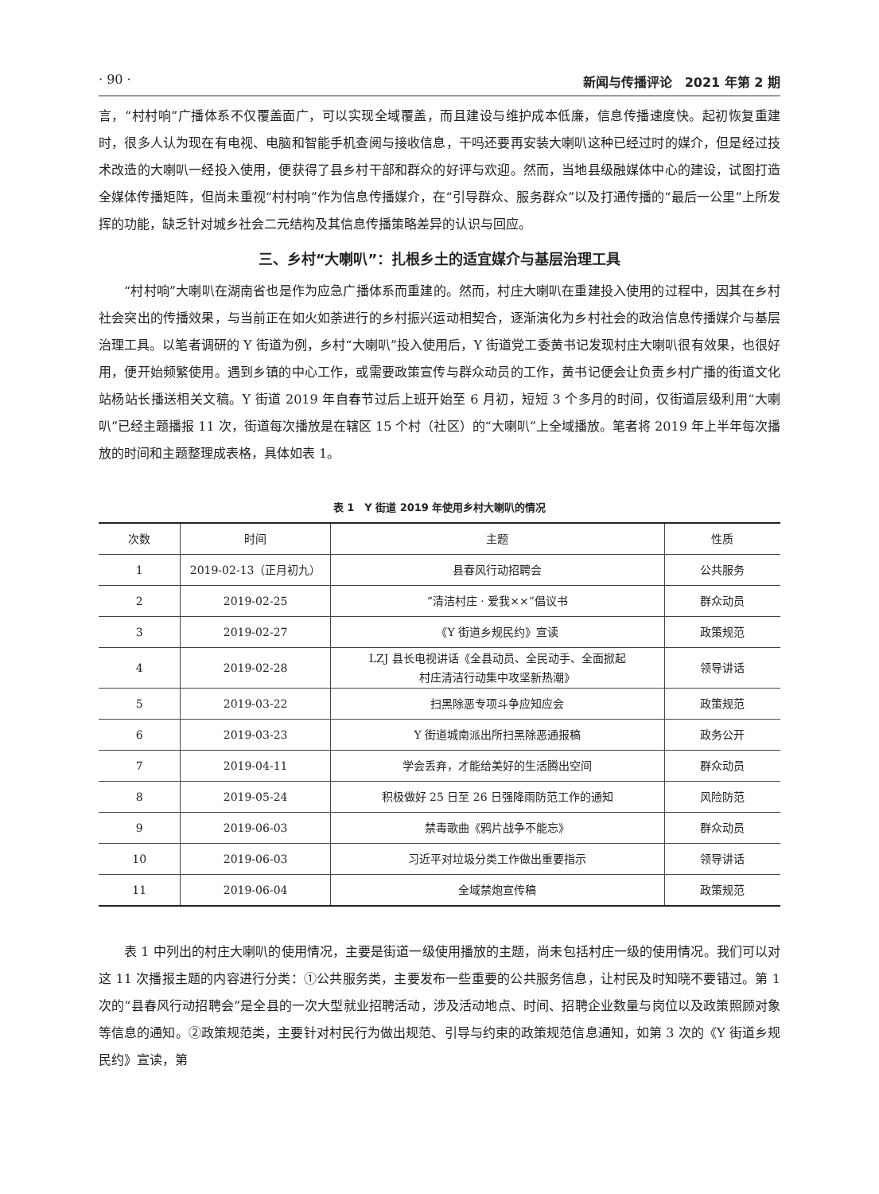· 90 · 新闻与传播评论　2021 年第 2 期
言，“村村响”广播体系不仅覆盖面广，可以实现全域覆盖，而且建设与维护成本低廉，信息传播速度快。起初恢复重建时，很多人认为现在有电视、电脑和智能手机查阅与接收信息，干吗还要再安装大喇叭这种已经过时的媒介，但是经过技术改造的大喇叭一经投入使用，便获得了县乡村干部和群众的好评与欢迎。然而，当地县级融媒体中心的建设，试图打造全媒体传播矩阵，但尚未重视“村村响”作为信息传播媒介，在“引导群众、服务群众”以及打通传播的“最后一公里”上所发挥的功能，缺乏针对城乡社会二元结构及其信息传播策略差异的认识与回应。
三、乡村“大喇叭”：扎根乡土的适宜媒介与基层治理工具
“村村响”大喇叭在湖南省也是作为应急广播体系而重建的。然而，村庄大喇叭在重建投入使用的过程中，因其在乡村社会突出的传播效果，与当前正在如火如荼进行的乡村振兴运动相契合，逐渐演化为乡村社会的政治信息传播媒介与基层治理工具。以笔者调研的 Y 街道为例，乡村“大喇叭”投入使用后，Y 街道党工委黄书记发现村庄大喇叭很有效果，也很好用，便开始频繁使用。遇到乡镇的中心工作，或需要政策宣传与群众动员的工作，黄书记便会让负责乡村广播的街道文化站杨站长播送相关文稿。Y 街道 2019 年自春节过后上班开始至 6 月初，短短 3 个多月的时间，仅街道层级利用“大喇叭”已经主题播报 11 次，街道每次播放是在辖区 15 个村（社区）的“大喇叭”上全域播放。笔者将 2019 年上半年每次播放的时间和主题整理成表格，具体如表 1。
表 1　Y 街道 2019 年使用乡村大喇叭的情况
| 次数 | 时间 | 主题 | 性质 |
| --- | --- | --- | --- |
| 1 | 2019-02-13（正月初九） | 县春风行动招聘会 | 公共服务 |
| 2 | 2019-02-25 | “清洁村庄 · 爱我××”倡议书 | 群众动员 |
| 3 | 2019-02-27 | 《Y 街道乡规民约》宣读 | 政策规范 |
| 4 | 2019-02-28 | LZJ 县长电视讲话《全县动员、全民动手、全面掀起 村庄清洁行动集中攻坚新热潮》 | 领导讲话 |
| 5 | 2019-03-22 | 扫黑除恶专项斗争应知应会 | 政策规范 |
| 6 | 2019-03-23 | Y 街道城南派出所扫黑除恶通报稿 | 政务公开 |
| 7 | 2019-04-11 | 学会丢弃，才能给美好的生活腾出空间 | 群众动员 |
| 8 | 2019-05-24 | 积极做好 25 日至 26 日强降雨防范工作的通知 | 风险防范 |
| 9 | 2019-06-03 | 禁毒歌曲《鸦片战争不能忘》 | 群众动员 |
| 10 | 2019-06-03 | 习近平对垃圾分类工作做出重要指示 | 领导讲话 |
| 11 | 2019-06-04 | 全域禁炮宣传稿 | 政策规范 |
表 1 中列出的村庄大喇叭的使用情况，主要是街道一级使用播放的主题，尚未包括村庄一级的使用情况。我们可以对这 11 次播报主题的内容进行分类：①公共服务类，主要发布一些重要的公共服务信息，让村民及时知晓不要错过。第 1 次的“县春风行动招聘会”是全县的一次大型就业招聘活动，涉及活动地点、时间、招聘企业数量与岗位以及政策照顾对象等信息的通知。②政策规范类，主要针对村民行为做出规范、引导与约束的政策规范信息通知，如第 3 次的《Y 街道乡规民约》宣读，第